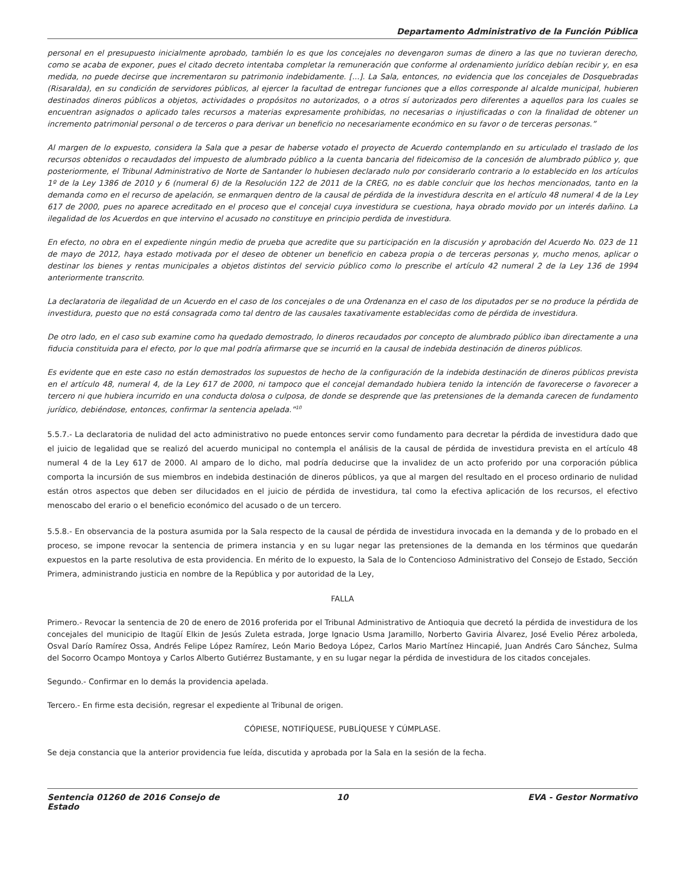Departamento Administrativo de la Función Pública
personal en el presupuesto inicialmente aprobado, también lo es que los concejales no devengaron sumas de dinero a las que no tuvieran derecho, como se acaba de exponer, pues el citado decreto intentaba completar la remuneración que conforme al ordenamiento jurídico debían recibir y, en esa medida, no puede decirse que incrementaron su patrimonio indebidamente. [...]. La Sala, entonces, no evidencia que los concejales de Dosquebradas (Risaralda), en su condición de servidores públicos, al ejercer la facultad de entregar funciones que a ellos corresponde al alcalde municipal, hubieren destinados dineros públicos a objetos, actividades o propósitos no autorizados, o a otros sí autorizados pero diferentes a aquellos para los cuales se encuentran asignados o aplicado tales recursos a materias expresamente prohibidas, no necesarias o injustificadas o con la finalidad de obtener un incremento patrimonial personal o de terceros o para derivar un beneficio no necesariamente económico en su favor o de terceras personas.”
Al margen de lo expuesto, considera la Sala que a pesar de haberse votado el proyecto de Acuerdo contemplando en su articulado el traslado de los recursos obtenidos o recaudados del impuesto de alumbrado público a la cuenta bancaria del fideicomiso de la concesión de alumbrado público y, que posteriormente, el Tribunal Administrativo de Norte de Santander lo hubiesen declarado nulo por considerarlo contrario a lo establecido en los artículos 1º de la Ley 1386 de 2010 y 6 (numeral 6) de la Resolución 122 de 2011 de la CREG, no es dable concluir que los hechos mencionados, tanto en la demanda como en el recurso de apelación, se enmarquen dentro de la causal de pérdida de la investidura descrita en el artículo 48 numeral 4 de la Ley 617 de 2000, pues no aparece acreditado en el proceso que el concejal cuya investidura se cuestiona, haya obrado movido por un interés dañino. La ilegalidad de los Acuerdos en que intervino el acusado no constituye en principio perdida de investidura.
En efecto, no obra en el expediente ningún medio de prueba que acredite que su participación en la discusión y aprobación del Acuerdo No. 023 de 11 de mayo de 2012, haya estado motivada por el deseo de obtener un beneficio en cabeza propia o de terceras personas y, mucho menos, aplicar o destinar los bienes y rentas municipales a objetos distintos del servicio público como lo prescribe el artículo 42 numeral 2 de la Ley 136 de 1994 anteriormente transcrito.
La declaratoria de ilegalidad de un Acuerdo en el caso de los concejales o de una Ordenanza en el caso de los diputados per se no produce la pérdida de investidura, puesto que no está consagrada como tal dentro de las causales taxativamente establecidas como de pérdida de investidura.
De otro lado, en el caso sub examine como ha quedado demostrado, lo dineros recaudados por concepto de alumbrado público iban directamente a una fiducia constituida para el efecto, por lo que mal podría afirmarse que se incurrió en la causal de indebida destinación de dineros públicos.
Es evidente que en este caso no están demostrados los supuestos de hecho de la configuración de la indebida destinación de dineros públicos prevista en el artículo 48, numeral 4, de la Ley 617 de 2000, ni tampoco que el concejal demandado hubiera tenido la intención de favorecerse o favorecer a tercero ni que hubiera incurrido en una conducta dolosa o culposa, de donde se desprende que las pretensiones de la demanda carecen de fundamento jurídico, debiéndose, entonces, confirmar la sentencia apelada.”<sup>10</sup>
5.5.7.- La declaratoria de nulidad del acto administrativo no puede entonces servir como fundamento para decretar la pérdida de investidura dado que el juicio de legalidad que se realizó del acuerdo municipal no contempla el análisis de la causal de pérdida de investidura prevista en el artículo 48 numeral 4 de la Ley 617 de 2000. Al amparo de lo dicho, mal podría deducirse que la invalidez de un acto proferido por una corporación pública comporta la incursión de sus miembros en indebida destinación de dineros públicos, ya que al margen del resultado en el proceso ordinario de nulidad están otros aspectos que deben ser dilucidados en el juicio de pérdida de investidura, tal como la efectiva aplicación de los recursos, el efectivo menoscabo del erario o el beneficio económico del acusado o de un tercero.
5.5.8.- En observancia de la postura asumida por la Sala respecto de la causal de pérdida de investidura invocada en la demanda y de lo probado en el proceso, se impone revocar la sentencia de primera instancia y en su lugar negar las pretensiones de la demanda en los términos que quedarán expuestos en la parte resolutiva de esta providencia. En mérito de lo expuesto, la Sala de lo Contencioso Administrativo del Consejo de Estado, Sección Primera, administrando justicia en nombre de la República y por autoridad de la Ley,
FALLA
Primero.- Revocar la sentencia de 20 de enero de 2016 proferida por el Tribunal Administrativo de Antioquia que decretó la pérdida de investidura de los concejales del municipio de Itagüí Elkin de Jesús Zuleta estrada, Jorge Ignacio Usma Jaramillo, Norberto Gaviria Álvarez, José Evelio Pérez arboleda, Osval Darío Ramírez Ossa, Andrés Felipe López Ramírez, León Mario Bedoya López, Carlos Mario Martínez Hincapié, Juan Andrés Caro Sánchez, Sulma del Socorro Ocampo Montoya y Carlos Alberto Gutiérrez Bustamante, y en su lugar negar la pérdida de investidura de los citados concejales.
Segundo.- Confirmar en lo demás la providencia apelada.
Tercero.- En firme esta decisión, regresar el expediente al Tribunal de origen.
CÓPIESE, NOTIFÍQUESE, PUBLÍQUESE Y CÚMPLASE.
Se deja constancia que la anterior providencia fue leída, discutida y aprobada por la Sala en la sesión de la fecha.
Sentencia 01260 de 2016 Consejo de Estado
10 EVA - Gestor Normativo